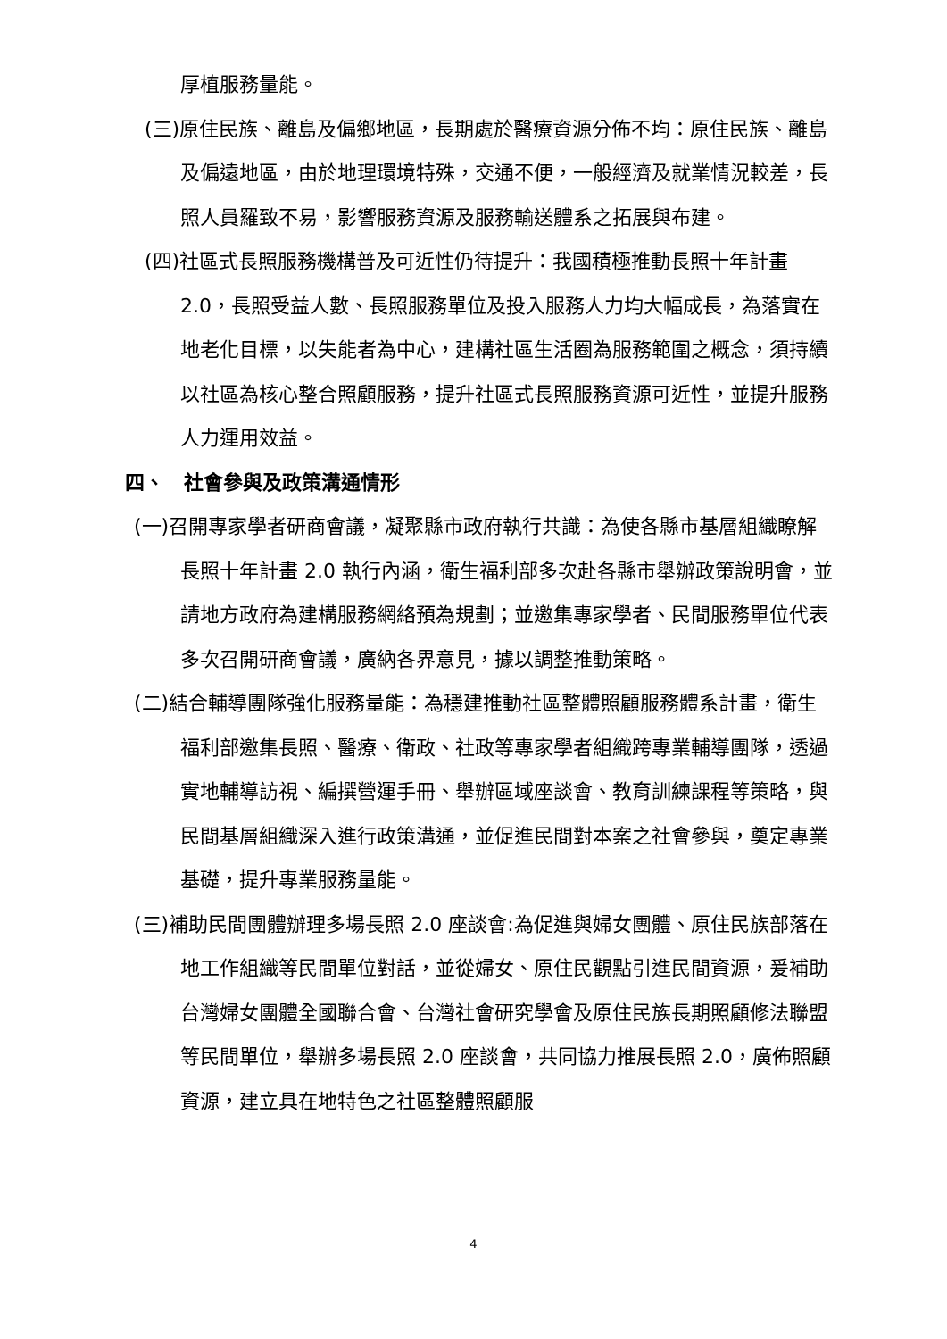厚植服務量能。
(三)原住民族、離島及偏鄉地區，長期處於醫療資源分佈不均：原住民族、離島及偏遠地區，由於地理環境特殊，交通不便，一般經濟及就業情況較差，長照人員羅致不易，影響服務資源及服務輸送體系之拓展與布建。
(四)社區式長照服務機構普及可近性仍待提升：我國積極推動長照十年計畫 2.0，長照受益人數、長照服務單位及投入服務人力均大幅成長，為落實在地老化目標，以失能者為中心，建構社區生活圈為服務範圍之概念，須持續以社區為核心整合照顧服務，提升社區式長照服務資源可近性，並提升服務人力運用效益。
四、　社會參與及政策溝通情形
(一)召開專家學者研商會議，凝聚縣市政府執行共識：為使各縣市基層組織瞭解長照十年計畫 2.0 執行內涵，衛生福利部多次赴各縣市舉辦政策說明會，並請地方政府為建構服務網絡預為規劃；並邀集專家學者、民間服務單位代表多次召開研商會議，廣納各界意見，據以調整推動策略。
(二)結合輔導團隊強化服務量能：為穩建推動社區整體照顧服務體系計畫，衛生福利部邀集長照、醫療、衛政、社政等專家學者組織跨專業輔導團隊，透過實地輔導訪視、編撰營運手冊、舉辦區域座談會、教育訓練課程等策略，與民間基層組織深入進行政策溝通，並促進民間對本案之社會參與，奠定專業基礎，提升專業服務量能。
(三)補助民間團體辦理多場長照 2.0 座談會:為促進與婦女團體、原住民族部落在地工作組織等民間單位對話，並從婦女、原住民觀點引進民間資源，爰補助台灣婦女團體全國聯合會、台灣社會研究學會及原住民族長期照顧修法聯盟等民間單位，舉辦多場長照 2.0 座談會，共同協力推展長照 2.0，廣佈照顧資源，建立具在地特色之社區整體照顧服
4